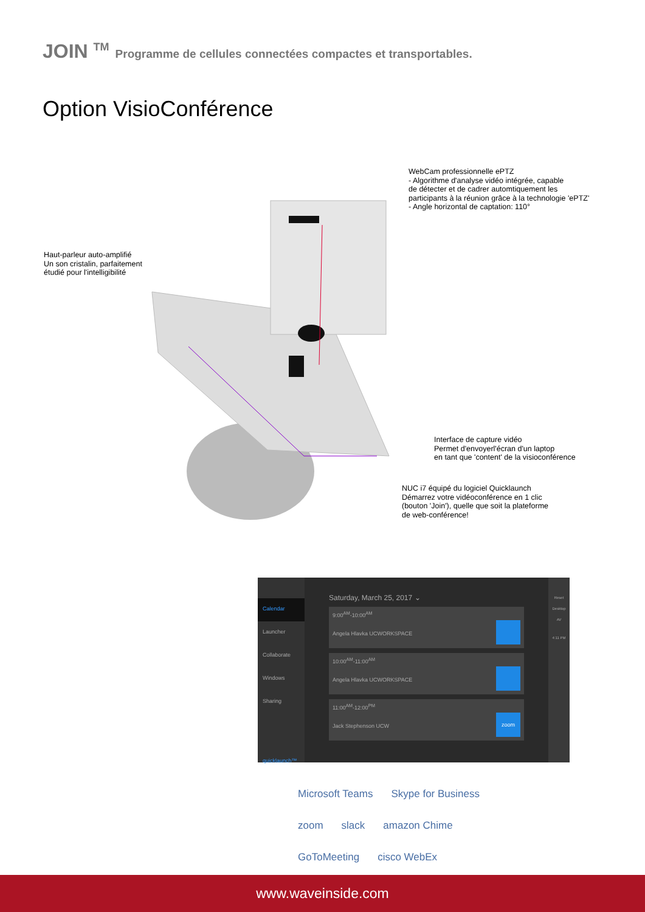JOIN <sup>TM</sup> Programme de cellules connectées compactes et transportables.
Option VisioConférence
WebCam professionnelle ePTZ
- Algorithme d'analyse vidéo intégrée, capable
de détecter et de cadrer automtiquement les
participants à la réunion grâce à la technologie 'ePTZ'
- Angle horizontal de captation: 110°
Haut-parleur auto-amplifié
Un son cristalin, parfaitement
étudié pour l'intelligibilité
Interface de capture vidéo
Permet d'envoyerl'écran d'un laptop
en tant que 'content' de la visioconférence
NUC i7 équipé du logiciel Quicklaunch
Démarrez votre vidéoconférence en 1 clic
(bouton 'Join'), quelle que soit la plateforme
de web-conférence!
Calendar
Launcher
Collaborate
Windows
Sharing
quicklaunch™
Saturday, March 25, 2017 ⌄
9:00<sup>AM</sup>-10:00<sup>AM</sup>
Angela Hlavka UCWORKSPACE
10:00<sup>AM</sup>-11:00<sup>AM</sup>
Angela Hlavka UCWORKSPACE
11:00<sup>AM</sup>-12:00<sup>PM</sup>
Jack Stephenson UCW
zoom
Reset
Desktop
AV
4:11 PM
Microsoft Teams Skype for Business
zoom slack amazon Chime
GoToMeeting cisco WebEx
www.waveinside.com